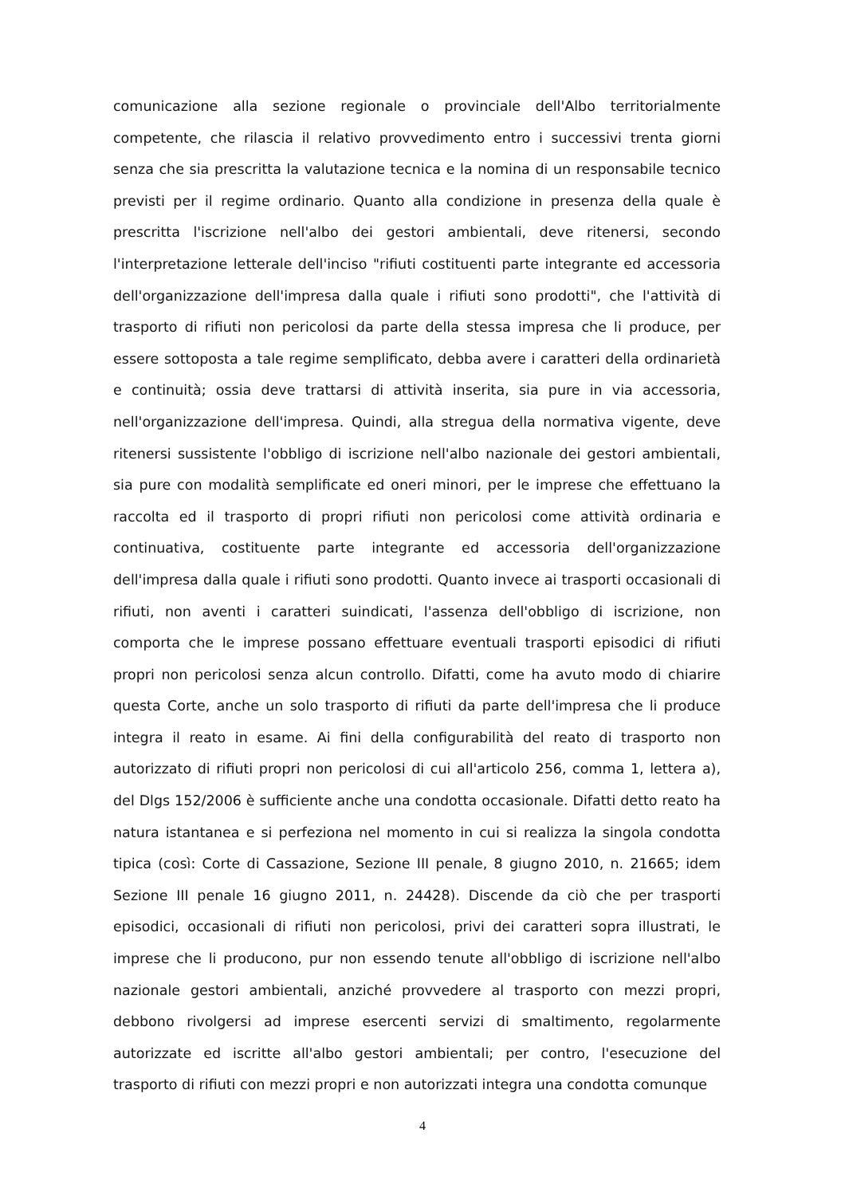comunicazione alla sezione regionale o provinciale dell'Albo territorialmente competente, che rilascia il relativo provvedimento entro i successivi trenta giorni senza che sia prescritta la valutazione tecnica e la nomina di un responsabile tecnico previsti per il regime ordinario. Quanto alla condizione in presenza della quale è prescritta l'iscrizione nell'albo dei gestori ambientali, deve ritenersi, secondo l'interpretazione letterale dell'inciso "rifiuti costituenti parte integrante ed accessoria dell'organizzazione dell'impresa dalla quale i rifiuti sono prodotti", che l'attività di trasporto di rifiuti non pericolosi da parte della stessa impresa che li produce, per essere sottoposta a tale regime semplificato, debba avere i caratteri della ordinarietà e continuità; ossia deve trattarsi di attività inserita, sia pure in via accessoria, nell'organizzazione dell'impresa. Quindi, alla stregua della normativa vigente, deve ritenersi sussistente l'obbligo di iscrizione nell'albo nazionale dei gestori ambientali, sia pure con modalità semplificate ed oneri minori, per le imprese che effettuano la raccolta ed il trasporto di propri rifiuti non pericolosi come attività ordinaria e continuativa, costituente parte integrante ed accessoria dell'organizzazione dell'impresa dalla quale i rifiuti sono prodotti. Quanto invece ai trasporti occasionali di rifiuti, non aventi i caratteri suindicati, l'assenza dell'obbligo di iscrizione, non comporta che le imprese possano effettuare eventuali trasporti episodici di rifiuti propri non pericolosi senza alcun controllo. Difatti, come ha avuto modo di chiarire questa Corte, anche un solo trasporto di rifiuti da parte dell'impresa che li produce integra il reato in esame. Ai fini della configurabilità del reato di trasporto non autorizzato di rifiuti propri non pericolosi di cui all'articolo 256, comma 1, lettera a), del Dlgs 152/2006 è sufficiente anche una condotta occasionale. Difatti detto reato ha natura istantanea e si perfeziona nel momento in cui si realizza la singola condotta tipica (così: Corte di Cassazione, Sezione III penale, 8 giugno 2010, n. 21665; idem Sezione III penale 16 giugno 2011, n. 24428). Discende da ciò che per trasporti episodici, occasionali di rifiuti non pericolosi, privi dei caratteri sopra illustrati, le imprese che li producono, pur non essendo tenute all'obbligo di iscrizione nell'albo nazionale gestori ambientali, anziché provvedere al trasporto con mezzi propri, debbono rivolgersi ad imprese esercenti servizi di smaltimento, regolarmente autorizzate ed iscritte all'albo gestori ambientali; per contro, l'esecuzione del trasporto di rifiuti con mezzi propri e non autorizzati integra una condotta comunque
4